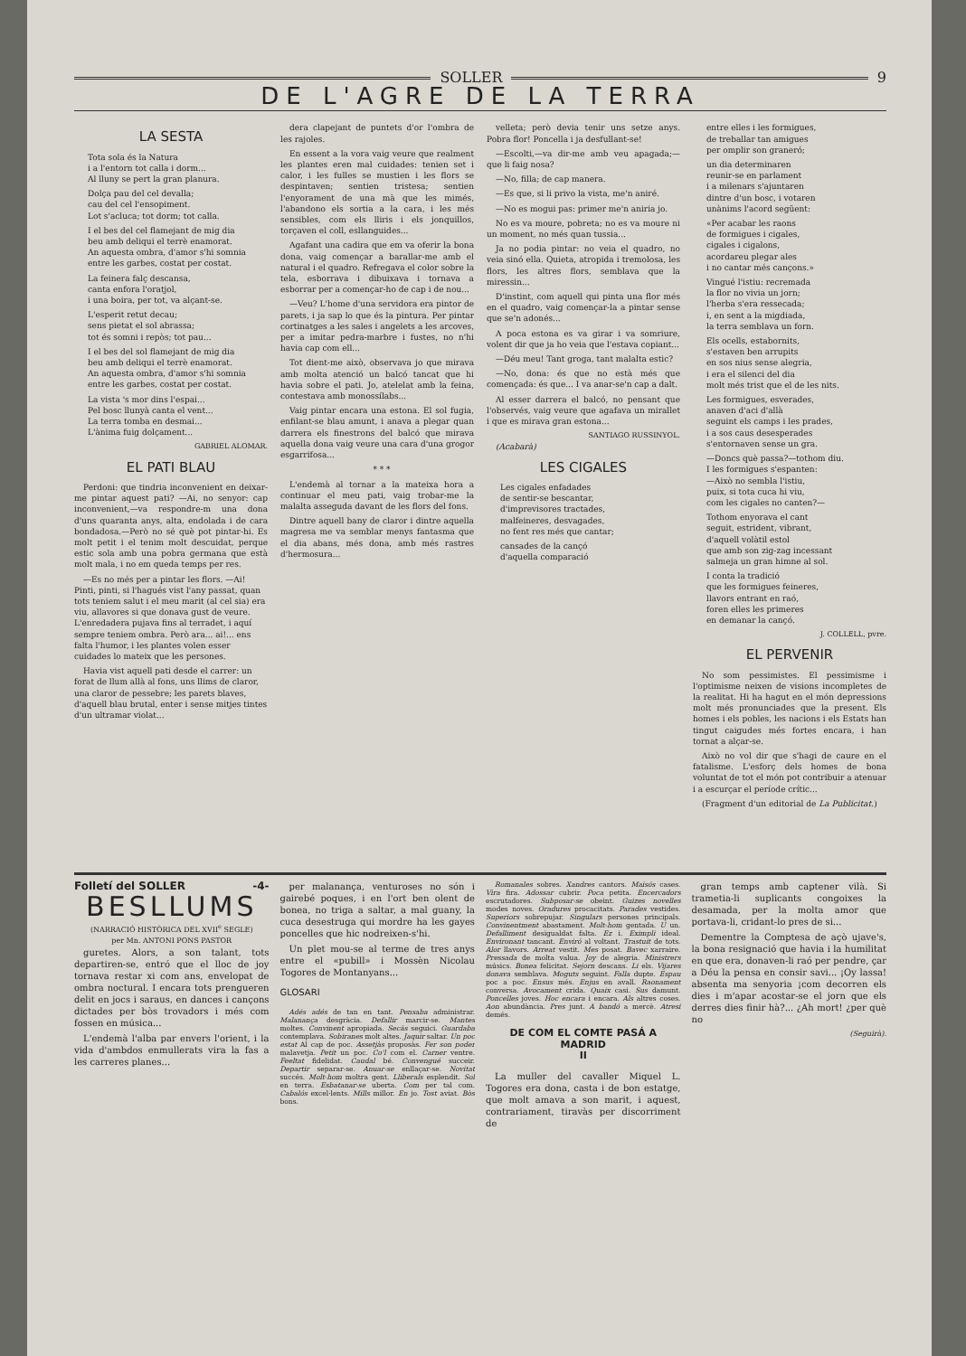SOLLER 9
DE L'AGRE DE LA TERRA
LA SESTA
Tota sola és la Natura
i a l'entorn tot calla i dorm...
Al lluny se pert la gran planura.
Dolça pau del cel devalla;
cau del cel l'ensopiment.
Lot s'acluca; tot dorm; tot calla.
I el bes del cel flamejant de mig dia
beu amb deliqui el terrè enamorat.
An aquesta ombra, d'amor s'hi somnia
entre les garbes, costat per costat.
La feinera falç descansa,
canta enfora l'oratjol,
i una boira, per tot, va alçant-se.
L'esperit retut decau;
sens pietat el sol abrassa;
tot és somni i repòs; tot pau...
I el bes del sol flamejant de mig dia
beu amb deliqui el terrè enamorat.
An aquesta ombra, d'amor s'hi somnia
entre les garbes, costat per costat.
La vista 's mor dins l'espai...
Pel bosc llunyà canta el vent...
La terra tomba en desmai...
L'ànima fuig dolçament...
GABRIEL ALOMAR.
EL PATI BLAU
Perdoni: que tindria inconvenient en deixar-me pintar aquest pati? —Ai, no senyor: cap inconvenient,—va respondre-m una dona d'uns quaranta anys, alta, endolada i de cara bondadosa.—Però no sé què pot pintar-hi. Es molt petit i el tenim molt descuidat, perque estic sola amb una pobra germana que està molt mala, i no em queda temps per res.
—Es no més per a pintar les flors. —Ai! Pinti, pinti, si l'hagués vist l'any passat, quan tots teniem salut i el meu marit (al cel sia) era viu, allavores si que donava gust de veure. L'enredadera pujava fins al terradet, i aquí sempre teniem ombra. Però ara... ai!... ens falta l'humor, i les plantes volen esser cuidades lo mateix que les persones.
Havia vist aquell pati desde el carrer: un forat de llum allà al fons, uns llims de claror, una claror de pessebre; les parets blaves, d'aquell blau brutal, enter i sense mitjes tintes d'un ultramar violat...
dera clapejant de puntets d'or l'ombra de les rajoles.
En essent a la vora vaig veure que realment les plantes eren mal cuidades: tenien set i calor, i les fulles se mustien i les flors se despintaven; sentien tristesa; sentien l'enyorament de una mà que les mimés, l'abandono els sortia a la cara, i les més sensibles, com els lliris i els jonquillos, torçaven el coll, esllanguides...
Agafant una cadira que em va oferir la bona dona, vaig començar a barallar-me amb el natural i el quadro. Refregava el color sobre la tela, esborrava i dibuixava i tornava a esborrar per a començar-ho de cap i de nou...
—Veu? L'home d'una servidora era pintor de parets, i ja sap lo que és la pintura. Per pintar cortinatges a les sales i angelets a les arcoves, per a imitar pedra-marbre i fustes, no n'hi havia cap com ell...
Tot dient-me això, observava jo que mirava amb molta atenció un balcó tancat que hi havia sobre el pati. Jo, atelelat amb la feina, contestava amb monossílabs...
Vaig pintar encara una estona. El sol fugia, enfilant-se blau amunt, i anava a plegar quan darrera els finestrons del balcó que mirava aquella dona vaig veure una cara d'una grogor esgarrifosa...
* * *
L'endemà al tornar a la mateixa hora a continuar el meu pati, vaig trobar-me la malalta asseguda davant de les flors del fons.
Dintre aquell bany de claror i dintre aquella magresa me va semblar menys fantasma que el dia abans, més dona, amb més rastres d'hermosura...
velleta; però devia tenir uns setze anys. Pobra flor! Poncella i ja desfullant-se!
—Escolti,—va dir-me amb veu apagada;—que li faig nosa?
—No, filla; de cap manera.
—Es que, si li privo la vista, me'n aniré.
—No es mogui pas: primer me'n aniria jo.
No es va moure, pobreta; no es va moure ni un moment, no més quan tussia...
Ja no podia pintar: no veia el quadro, no veia sinó ella. Quieta, atropida i tremolosa, les flors, les altres flors, semblava que la miressin...
D'instint, com aquell qui pinta una flor més en el quadro, vaig començar-la a pintar sense que se'n adonés...
A poca estona es va girar i va somriure, volent dir que ja ho veia que l'estava copiant...
—Déu meu! Tant groga, tant malalta estic?
—No, dona: és que no està més que començada: és que... I va anar-se'n cap a dalt.
Al esser darrera el balcó, no pensant que l'observés, vaig veure que agafava un mirallet i que es mirava gran estona...
SANTIAGO RUSSINYOL.
(Acabarà)
LES CIGALES
Les cigales enfadades
de sentir-se bescantar,
d'imprevisores tractades,
malfeineres, desvagades,
no fent res més que cantar;
cansades de la cançó
d'aquella comparació
entre elles i les formigues,
de treballar tan amigues
per omplir son graneró;
un dia determinaren
reunir-se en parlament
i a milenars s'ajuntaren
dintre d'un bosc, i votaren
unànims l'acord següent:
«Per acabar les raons
de formigues i cigales,
cigales i cigalons,
acordareu plegar ales
i no cantar més cançons.»
Vingué l'istiu: recremada
la flor no vivia un jorn;
l'herba s'era ressecada;
i, en sent a la migdiada,
la terra semblava un forn.
Els ocells, estabornits,
s'estaven ben arrupits
en sos nius sense alegria,
i era el silenci del dia
molt més trist que el de les nits.
Les formigues, esverades,
anaven d'aci d'allà
seguint els camps i les prades,
i a sos caus desesperades
s'entornaven sense un gra.
—Doncs què passa?—tothom diu.
I les formigues s'espanten:
—Això no sembla l'istiu,
puix, si tota cuca hi viu,
com les cigales no canten?—
Tothom enyorava el cant
seguit, estrident, vibrant,
d'aquell volàtil estol
que amb son zig-zag incessant
salmeja un gran himne al sol.
I conta la tradició
que les formigues feineres,
llavors entrant en raó,
foren elles les primeres
en demanar la cançó.
J. COLLELL, pvre.
EL PERVENIR
No som pessimistes. El pessimisme i l'optimisme neixen de visions incompletes de la realitat. Hi ha hagut en el món depressions molt més pronunciades que la present. Els homes i els pobles, les nacions i els Estats han tingut caigudes més fortes encara, i han tornat a alçar-se.
Això no vol dir que s'hagi de caure en el fatalisme. L'esforç dels homes de bona voluntat de tot el món pot contribuir a atenuar i a escurçar el període crític...
(Fragment d'un editorial de La Publicitat.)
Folletí del SOLLER -4-
BESLLUMS
(NARRACIÓ HISTÒRICA DEL XVII<sup>e</sup> SEGLE)
per Mn. ANTONI PONS PASTOR
guretes. Alors, a son talant, tots departiren-se, entró que el lloc de joy tornava restar xi com ans, envelopat de ombra noctural. I encara tots prengueren delit en jocs i saraus, en dances i cançons dictades per bòs trovadors i més com fossen en música...
L'endemà l'alba par envers l'orient, i la vida d'ambdos enmullerats vira la fas a les carreres planes...
per malanança, venturoses no són i gairebé poques, i en l'ort ben olent de bonea, no triga a saltar, a mal guany, la cuca desestruga qui mordre ha les gayes poncelles que hic nodreixen-s'hi.
Un plet mou-se al terme de tres anys entre el «pubill» i Mossèn Nicolau Togores de Montanyans...
GLOSARI
Adés adés de tan en tant. Pensaba administrar. Malanança desgràcia. Defallir marcir-se. Mantes moltes. Convinent apropiada. Secàs seguici. Guardaba contemplava. Sobiranes molt altes. Jaquir saltar. Un poc estat Al cap de poc. Assetjàs proposàs. Fer son poder malavetja. Petit un poc. Co'l com el. Carner ventre. Feeltat fidelidat. Caudal bé. Convengué succeir. Departir separar-se. Anuar-se enllaçar-se. Novitat succés. Molt-hom moltra gent. Lliberals esplendit. Sol en terra. Esbatanar-se uberta. Com per tal com. Cabalós excel·lents. Mills millor. En jo. Tost aviat. Bòs bons.
Romanales sobres. Xandres cantors. Maisós cases. Vira fira. Adossar cubrir. Poca petita. Encercadors escrutadores. Subposar-se obeint. Guizes novelles modes noves. Oradures procacitats. Parades vestides. Superiors sobrepujar. Singulars persones principals. Convinentment abastament. Molt-hom gentada. U un. Defalliment desigualdat falta. Ez i. Eximpli ideal. Environant tancant. Enviró al voltant. Trastuit de tots. Alor llavors. Arreat vestit. Mes posat. Bavec xarraire. Pressada de molta valua. Joy de alegria. Ministrers músics. Bonea felicitat. Sejorn descans. Li els. Vijares donava semblava. Moguts seguint. Falla dupte. Espau poc a poc. Ensus més. Enjus en avall. Raonament conversa. Avocament crida. Quaix casi. Sus damunt. Poncelles joves. Hoc encara i encara. Als altres coses. Aon abundància. Pres junt. A bandó a mercè. Atresi demés.
DE COM EL COMTE PASÁ A MADRID
II
La muller del cavaller Miquel L. Togores era dona, casta i de bon estatge, que molt amava a son marit, i aquest, contrariament, tiravàs per discorriment de
gran temps amb captener vilà. Si trametia-li suplicants congoixes la desamada, per la molta amor que portava-li, cridant-lo pres de si...
Dementre la Comptesa de açò ujave's, la bona resignació que havia i la humilitat en que era, donaven-li raó per pendre, çar a Déu la pensa en consir savi... ¡Oy lassa! absenta ma senyoria ¡com decorren els dies i m'apar acostar-se el jorn que els derres dies finir hà?... ¿Ah mort! ¿per què no
(Seguirà).